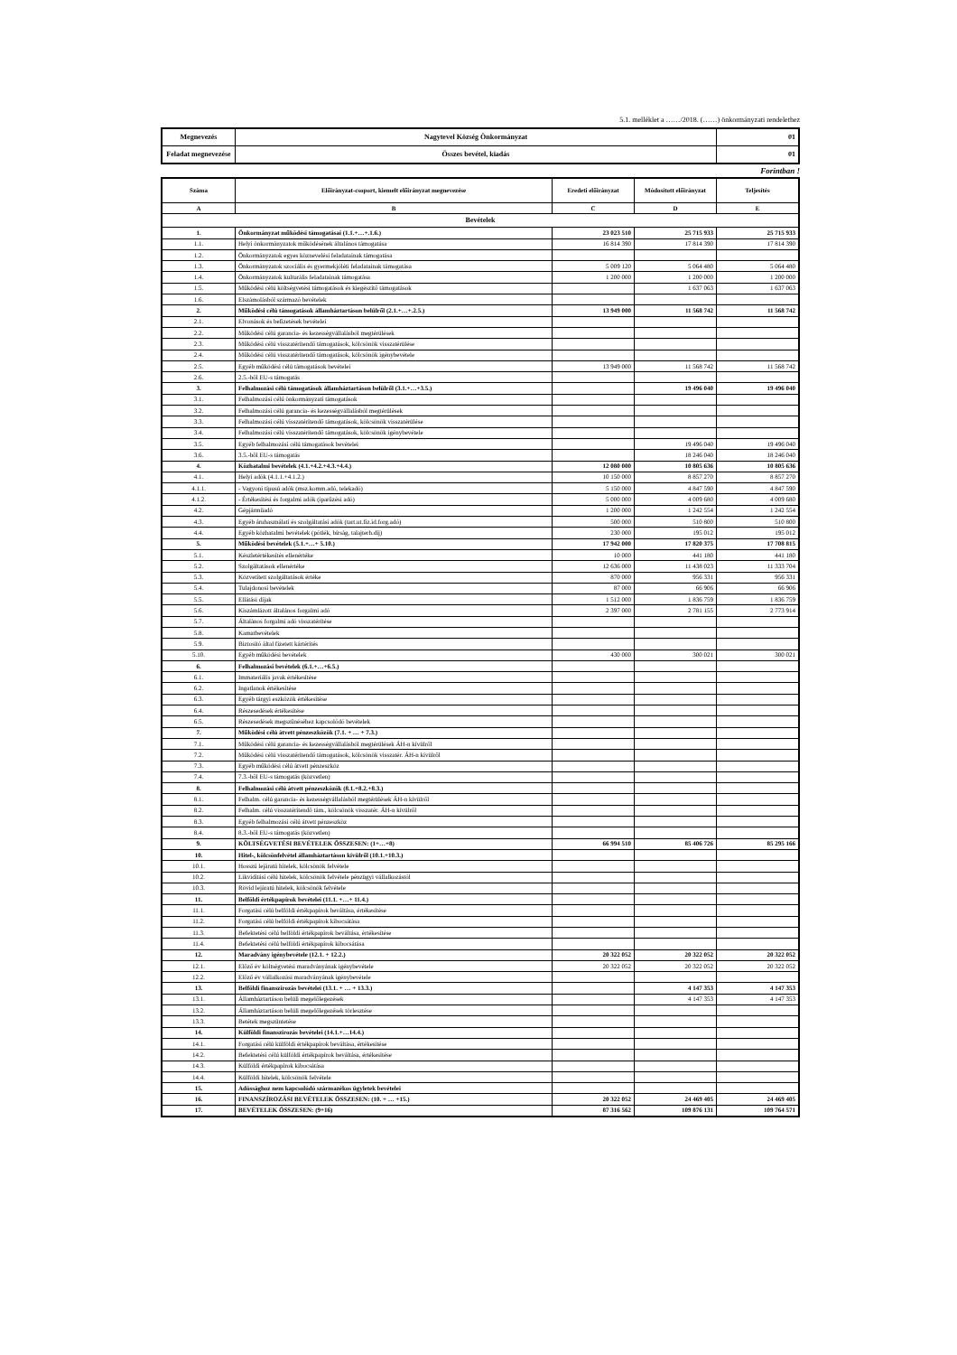5.1. melléklet a ……/2018. (……) önkormányzati rendelethez
| Megnevezés | Nagytevel Község Önkormányzat | 01 |
| Feladat megnevezése | Összes bevétel, kiadás | 01 |
Forintban !
| Száma | Előirányzat-csoport, kiemelt előirányzat megnevezése | Eredeti előirányzat | Módosított előirányzat | Teljesítés |
| --- | --- | --- | --- | --- |
| A | B | C | D | E |
| Bevételek | | | | |
| 1. | Önkormányzat működési támogatásai (1.1.+…+.1.6.) | 23 023 510 | 25 715 933 | 25 715 933 |
| 1.1. | Helyi önkormányzatok működésének általános támogatása | 16 814 390 | 17 814 390 | 17 814 390 |
| 1.2. | Önkormányzatok egyes köznevelési feladatainak támogatása | | | |
| 1.3. | Önkormányzatok szociális és gyermekjóléti feladatainak támogatása | 5 009 120 | 5 064 480 | 5 064 480 |
| 1.4. | Önkormányzatok kulturális feladatainak támogatása | 1 200 000 | 1 200 000 | 1 200 000 |
| 1.5. | Működési célú költségvetési támogatások és kiegészítő támogatások | | 1 637 063 | 1 637 063 |
| 1.6. | Elszámolásból származó bevételek | | | |
| 2. | Működési célú támogatások államháztartáson belülről (2.1.+…+.2.5.) | 13 949 000 | 11 568 742 | 11 568 742 |
| 2.1. | Elvonások és befizetések bevételei | | | |
| 2.2. | Működési célú garancia- és kezességvállalásból megtérülések | | | |
| 2.3. | Működési célú visszatérítendő támogatások, kölcsönök visszatérülése | | | |
| 2.4. | Működési célú visszatérítendő támogatások, kölcsönök igénybevétele | | | |
| 2.5. | Egyéb működési célú támogatások bevételei | 13 949 000 | 11 568 742 | 11 568 742 |
| 2.6. | 2.5.-ből EU-s támogatás | | | |
| 3. | Felhalmozási célú támogatások államháztartáson belülről (3.1.+…+3.5.) | | 19 496 040 | 19 496 040 |
| 3.1. | Felhalmozási célú önkormányzati támogatások | | | |
| 3.2. | Felhalmozási célú garancia- és kezességvállalásból megtérülések | | | |
| 3.3. | Felhalmozási célú visszatérítendő támogatások, kölcsönök visszatérülése | | | |
| 3.4. | Felhalmozási célú visszatérítendő támogatások, kölcsönök igénybevétele | | | |
| 3.5. | Egyéb felhalmozási célú támogatások bevételei | | 19 496 040 | 19 496 040 |
| 3.6. | 3.5.-ből EU-s támogatás | | 18 246 040 | 18 246 040 |
| 4. | Közhatalmi bevételek (4.1.+4.2.+4.3.+4.4.) | 12 080 000 | 10 805 636 | 10 805 636 |
| 4.1. | Helyi adók (4.1.1.+4.1.2.) | 10 150 000 | 8 857 270 | 8 857 270 |
| 4.1.1. | - Vagyoni típusú adók (msz.komm.adó, telekadó) | 5 150 000 | 4 847 590 | 4 847 590 |
| 4.1.2. | - Értékesítési és forgalmi adók (iparűzési adó) | 5 000 000 | 4 009 680 | 4 009 680 |
| 4.2. | Gépjárműadó | 1 200 000 | 1 242 554 | 1 242 554 |
| 4.3. | Egyéb áruhasználati és szolgáltatási adók (tart.ut.fiz.id.forg.adó) | 500 000 | 510 800 | 510 800 |
| 4.4. | Egyéb közhatalmi bevételek (pótlék, bírság, talajterh.díj) | 230 000 | 195 012 | 195 012 |
| 5. | Működési bevételek (5.1.+…+ 5.10.) | 17 942 000 | 17 820 375 | 17 708 815 |
| 5.1. | Készletértékesítés ellenértéke | 10 000 | 441 180 | 441 180 |
| 5.2. | Szolgáltatások ellenértéke | 12 636 000 | 11 438 023 | 11 333 704 |
| 5.3. | Közvetített szolgáltatások értéke | 870 000 | 956 331 | 956 331 |
| 5.4. | Tulajdonosi bevételek | 87 000 | 66 906 | 66 906 |
| 5.5. | Ellátási díjak | 1 512 000 | 1 836 759 | 1 836 759 |
| 5.6. | Kiszámlázott általános forgalmi adó | 2 397 000 | 2 781 155 | 2 773 914 |
| 5.7. | Általános forgalmi adó visszatérítése | | | |
| 5.8. | Kamatbevételek | | | |
| 5.9. | Biztosító által fizetett kártérítés | | | |
| 5.10. | Egyéb működési bevételek | 430 000 | 300 021 | 300 021 |
| 6. | Felhalmozási bevételek (6.1.+…+6.5.) | | | |
| 6.1. | Immateriális javak értékesítése | | | |
| 6.2. | Ingatlanok értékesítése | | | |
| 6.3. | Egyéb tárgyi eszközök értékesítése | | | |
| 6.4. | Részesedések értékesítése | | | |
| 6.5. | Részesedések megszűnéséhez kapcsolódó bevételek | | | |
| 7. | Működési célú átvett pénzeszközök (7.1. + … + 7.3.) | | | |
| 7.1. | Működési célú garancia- és kezességvállalásból megtérülések ÁH-n kívülről | | | |
| 7.2. | Működési célú visszatérítendő támogatások, kölcsönök visszatér. ÁH-n kívülről | | | |
| 7.3. | Egyéb működési célú átvett pénzeszköz | | | |
| 7.4. | 7.3.-ből EU-s támogatás (közvetlen) | | | |
| 8. | Felhalmozási célú átvett pénzeszközök (8.1.+8.2.+8.3.) | | | |
| 8.1. | Felhalm. célú garancia- és kezességvállalásból megtérülések ÁH-n kívülről | | | |
| 8.2. | Felhalm. célú visszatérítendő tám., kölcsönök visszatér. ÁH-n kívülről | | | |
| 8.3. | Egyéb felhalmozási célú átvett pénzeszköz | | | |
| 8.4. | 8.3.-ből EU-s támogatás (közvetlen) | | | |
| 9. | KÖLTSÉGVETÉSI BEVÉTELEK ÖSSZESEN: (1+…+8) | 66 994 510 | 85 406 726 | 85 295 166 |
| 10. | Hitel-, kölcsönfelvétel államháztartáson kívülről (10.1.+10.3.) | | | |
| 10.1. | Hosszú lejáratú hitelek, kölcsönök felvétele | | | |
| 10.2. | Likviditási célú hitelek, kölcsönök felvétele pénzügyi vállalkozástól | | | |
| 10.3. | Rövid lejáratú hitelek, kölcsönök felvétele | | | |
| 11. | Belföldi értékpapírok bevételei (11.1. +…+ 11.4.) | | | |
| 11.1. | Forgatási célú belföldi értékpapírok beváltása, értékesítése | | | |
| 11.2. | Forgatási célú belföldi értékpapírok kibocsátása | | | |
| 11.3. | Befektetési célú belföldi értékpapírok beváltása, értékesítése | | | |
| 11.4. | Befektetési célú belföldi értékpapírok kibocsátása | | | |
| 12. | Maradvány igénybevétele (12.1. + 12.2.) | 20 322 052 | 20 322 052 | 20 322 052 |
| 12.1. | Előző év költségvetési maradványának igénybevétele | 20 322 052 | 20 322 052 | 20 322 052 |
| 12.2. | Előző év vállalkozási maradványának igénybevétele | | | |
| 13. | Belföldi finanszírozás bevételei (13.1. + … + 13.3.) | | 4 147 353 | 4 147 353 |
| 13.1. | Államháztartáson belüli megelőlegezések | | 4 147 353 | 4 147 353 |
| 13.2. | Államháztartáson belüli megelőlegezések törlesztése | | | |
| 13.3. | Betétek megszüntetése | | | |
| 14. | Külföldi finanszírozás bevételei (14.1.+…14.4.) | | | |
| 14.1. | Forgatási célú külföldi értékpapírok beváltása, értékesítése | | | |
| 14.2. | Befektetési célú külföldi értékpapírok beváltása, értékesítése | | | |
| 14.3. | Külföldi értékpapírok kibocsátása | | | |
| 14.4. | Külföldi hitelek, kölcsönök felvétele | | | |
| 15. | Adóssághoz nem kapcsolódó származékos ügyletek bevételei | | | |
| 16. | FINANSZÍROZÁSI BEVÉTELEK ÖSSZESEN: (10. + … +15.) | 20 322 052 | 24 469 405 | 24 469 405 |
| 17. | BEVÉTELEK ÖSSZESEN: (9+16) | 87 316 562 | 109 876 131 | 109 764 571 |